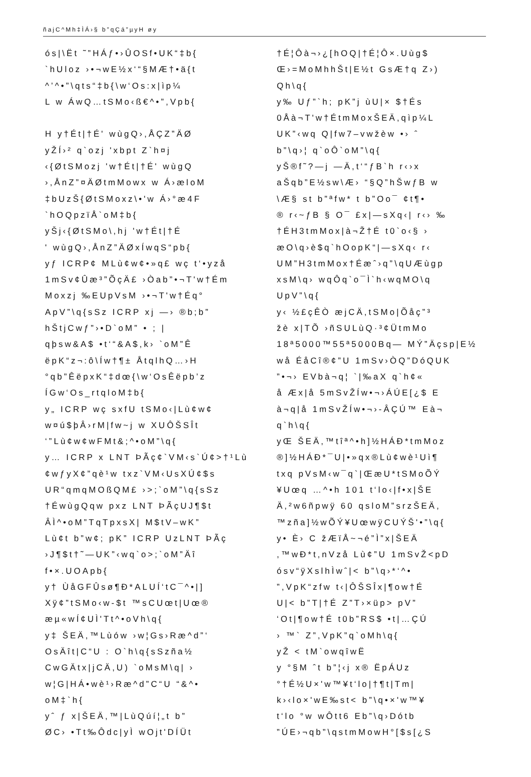ñajC^Mh‡ÌÁ›§ b”qÇá”µyH øy
ós|\Ët ˜”HÁƒ•›ÛOSf•UK“‡b{
`hUloz ›•¬wE½x‘“§MÆ†•ä{t
^’^•”\qts“‡b{\w‘Os:x|ìp¼
L w ÁwQ…tSMo‹ß€^•”,Vpb{
H y†Ét|†É' wùgQ›,ÅÇZ”ÄØ
yŽÍ›² q`ozj 'xbpt Z`h¤j
‹{ØtSMozj 'w†Ét|†É' wùgQ
›,ÅnZ”¤ÄØtmMowx w Á›æloM
‡bUzŠ{ØtSMoxz\•'w Á›°æ4F
`hOQpzïÅ`oM‡b{
yŠj‹{ØtSMo\,hj 'w†Ét|†É
' wùgQ›,ÅnZ”ÄØxÍwqS“pb{
yƒ ICRP¢ MLù¢w¢•»q£ wç t‘•yzå
1mSv¢Ûæ³”ÕçÄ£ ›Òab”•¬T'w†Ém
Moxzj ‰EUpVsM ›•¬T'w†Éq°
ApV”\q{sSz ICRP xj —› ®b;b”
hŠtjCwƒ”›•D`oM” • ; |
qþsw&A$ •t‘“&A$,k› `oM”Ê
ëpK“z¬:ô\Íw†¶± ÅtqlhQ…›H
°qb”ÊëpxK“‡dœ{\w‘OsÊëpb’z
ÍGw‘Os_rtqloM‡b{
y„ ICRP wç sxfU tSMo‹|Lù¢w¢
w¤ú$þÂ›rM|fw~j w XUÔŠSÎt
‘”Lù¢w¢wFMt&;^•oM”\q{
y… ICRP x LNT ÞÃç¢`VM‹s`Ú¢>†¹Lù
¢wƒyX¢”qè¹w txz`VM‹UsXÚ¢$s
UR“qmqMOßQM£ ›>;`oM”\q{sSz
†ÉwùgQqw pxz LNT ÞÃçUJ¶$t
ÂÌ^•oM”TqTpxsX| M$tV–wK”
Lù¢t b”w¢; pK” ICRP UzLNT ÞÃç
›J¶$t†˜—UK”‹wq`o>;`oM”Äî
f•×.UOApb{
y† ÙåGFÛsø¶Ð*ALUÍ‘tC¯^•|]
Xÿ¢”tSMo‹w-$t ™sCUœt|Uœ®
æµ«wÍ¢UÌ'Tt^•oVh\q{
y‡ ŠEÄ,™Lùów ›w¦Gs›Ræ^d”‘
OsÄît|C“U : O`h\q{sSzña½
CwGÄtx|jCÄ,U) `oMsM\q| ›
w¦G|HÁ•wè¹›Ræ^d”C“U “&^•
oM‡`h{
yˆ ƒ x|ŠEÄ,™|LùQúí¦„t b”
ØC› •Tt‰Ôdc|yÌ wOjt'DÍÜt
†É¦Ôà¬›¿[hOQ|†É¦Ô×.Uùg$
Œ›=MoMhhŠt|E½t GsÆ†q Z›)
Qh\q{
y‰ Uƒ”`h; pK”j ùU|× $†És
0Åà¬T'w†ÉtmMoxŠEÄ,qìp¼L
UK”‹wq Q|fw7–vwžèw •› ˆ
b”\q›¦ q`oÔ`oM”\q{
yŠ®f˜?—j —Ä,t‘“ƒB`h r‹›x
aŠqb”E½sw\Æ› “§Q”hŠwƒB w
\Æ§ st b”ªfw* t b”Oo¯ ¢t¶•
® r‹~ƒB § O¯ £x|—sXq‹| r‹› ‰
†ÉH3tmMox|à¬Ž†É t0`o‹§ ›
æO\q›è$q`hOopK“|—sXq‹ r‹
UM”H3tmMox†Éæˆ›q”\qUÆùgp
xsM\q› wqÔq`o¯Ì`h‹wqMO\q
UpV”\q{
y‹ ½£çÊÒ æjCÄ,tSMo|Õåç”³
žè x|TÕ ›ñSULùQ·³¢ÜtmMo
18ª5000™55ª5000Bq— MÝ”Äçsp|E½
wå ÉåCî®¢”U 1mSv›ÒQ”DóQUK
”•¬› EVbà¬q¦ `|‰aX q`h¢«
å Æx|å 5mSvŽÍw•¬›ÁÚE[¿$ E
à¬q|å 1mSvŽÍw•¬›-ÂÇÚ™ Eà¬
q`h\q{
yŒ ŠEÄ,™tîª^•h]½HÁÐ*tmMoz
®]½HÁÐ*¯U|•»qx®Lù¢wè¹Uì¶
txq pVsM‹w¯q`|ŒæU*tSMoÕÝ
¥Uœq …^•h 101 t‘lo‹|f•x|ŠE
Ä,²w6ñpwÿ 60 qsloM”srzŠEÄ,
™zña]½wÕÝ¥UœwÿCUÝŠ'•”\q{
y• È› C žÆïÅ~¬é”Ì”x|ŠEÄ
,™wÐ*t,nVzå Lù¢”U 1mSvŽ<pD
ósv“ÿXslhÌwˆ|< b”\q›*‘^•
”,VpK“zfw t‹|ÔŠSÎx|¶ow†É
U|< b”T|†É Z”T›×üp> pV”
‘Ot|¶ow†É t0b”RS$ •t|…ÇÚ
› ™` Z”,VpK”q`oMh\q{
yŽ < tM`owqîwË
y °§M ˆt b”¦‹j x® ËpÁUz
°†É½U×'w™¥t‘lo|†¶t|Tm|
k›‹lo×'wE‰st< b”\q•×'w™¥
t‘lo °w wÔtt6 Eb”\q›Dótb
”ÚE›¬qb”\qstmMowH°[$s[¿S